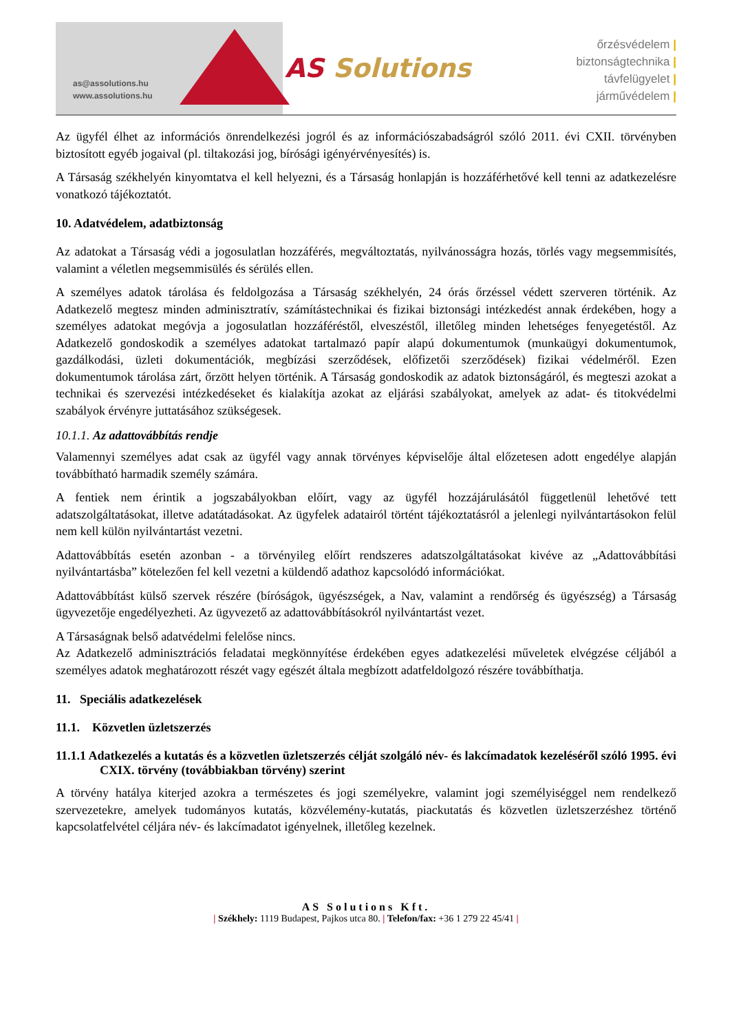as@assolutions.hu
www.assolutions.hu
AS Solutions
őrzésvédelem |
biztonságtechnika |
távfelügyelet |
járművédelem |
Az ügyfél élhet az információs önrendelkezési jogról és az információszabadságról szóló 2011. évi CXII. törvényben biztosított egyéb jogaival (pl. tiltakozási jog, bírósági igényérvényesítés) is.
A Társaság székhelyén kinyomtatva el kell helyezni, és a Társaság honlapján is hozzáférhetővé kell tenni az adatkezelésre vonatkozó tájékoztatót.
10. Adatvédelem, adatbiztonság
Az adatokat a Társaság védi a jogosulatlan hozzáférés, megváltoztatás, nyilvánosságra hozás, törlés vagy megsemmisítés, valamint a véletlen megsemmisülés és sérülés ellen.
A személyes adatok tárolása és feldolgozása a Társaság székhelyén, 24 órás őrzéssel védett szerveren történik. Az Adatkezelő megtesz minden adminisztratív, számítástechnikai és fizikai biztonsági intézkedést annak érdekében, hogy a személyes adatokat megóvja a jogosulatlan hozzáféréstől, elveszéstől, illetőleg minden lehetséges fenyegetéstől. Az Adatkezelő gondoskodik a személyes adatokat tartalmazó papír alapú dokumentumok (munkaügyi dokumentumok, gazdálkodási, üzleti dokumentációk, megbízási szerződések, előfizetői szerződések) fizikai védelméről. Ezen dokumentumok tárolása zárt, őrzött helyen történik. A Társaság gondoskodik az adatok biztonságáról, és megteszi azokat a technikai és szervezési intézkedéseket és kialakítja azokat az eljárási szabályokat, amelyek az adat- és titokvédelmi szabályok érvényre juttatásához szükségesek.
10.1.1. Az adattovábbítás rendje
Valamennyi személyes adat csak az ügyfél vagy annak törvényes képviselője által előzetesen adott engedélye alapján továbbítható harmadik személy számára.
A fentiek nem érintik a jogszabályokban előírt, vagy az ügyfél hozzájárulásától függetlenül lehetővé tett adatszolgáltatásokat, illetve adatátadásokat. Az ügyfelek adatairól történt tájékoztatásról a jelenlegi nyilvántartásokon felül nem kell külön nyilvántartást vezetni.
Adattovábbítás esetén azonban - a törvényileg előírt rendszeres adatszolgáltatásokat kivéve az „Adattovábbítási nyilvántartásba” kötelezően fel kell vezetni a küldendő adathoz kapcsolódó információkat.
Adattovábbítást külső szervek részére (bíróságok, ügyészségek, a Nav, valamint a rendőrség és ügyészség) a Társaság ügyvezetője engedélyezheti. Az ügyvezető az adattovábbításokról nyilvántartást vezet.
A Társaságnak belső adatvédelmi felelőse nincs.
Az Adatkezelő adminisztrációs feladatai megkönnyítése érdekében egyes adatkezelési műveletek elvégzése céljából a személyes adatok meghatározott részét vagy egészét általa megbízott adatfeldolgozó részére továbbíthatja.
11. Speciális adatkezelések
11.1. Közvetlen üzletszerzés
11.1.1 Adatkezelés a kutatás és a közvetlen üzletszerzés célját szolgáló név- és lakcímadatok kezeléséről szóló 1995. évi CXIX. törvény (továbbiakban törvény) szerint
A törvény hatálya kiterjed azokra a természetes és jogi személyekre, valamint jogi személyiséggel nem rendelkező szervezetekre, amelyek tudományos kutatás, közvélemény-kutatás, piackutatás és közvetlen üzletszerzéshez történő kapcsolatfelvétel céljára név- és lakcímadatot igényelnek, illetőleg kezelnek.
AS Solutions Kft.
| Székhely: 1119 Budapest, Pajkos utca 80. | Telefon/fax: +36 1 279 22 45/41 |